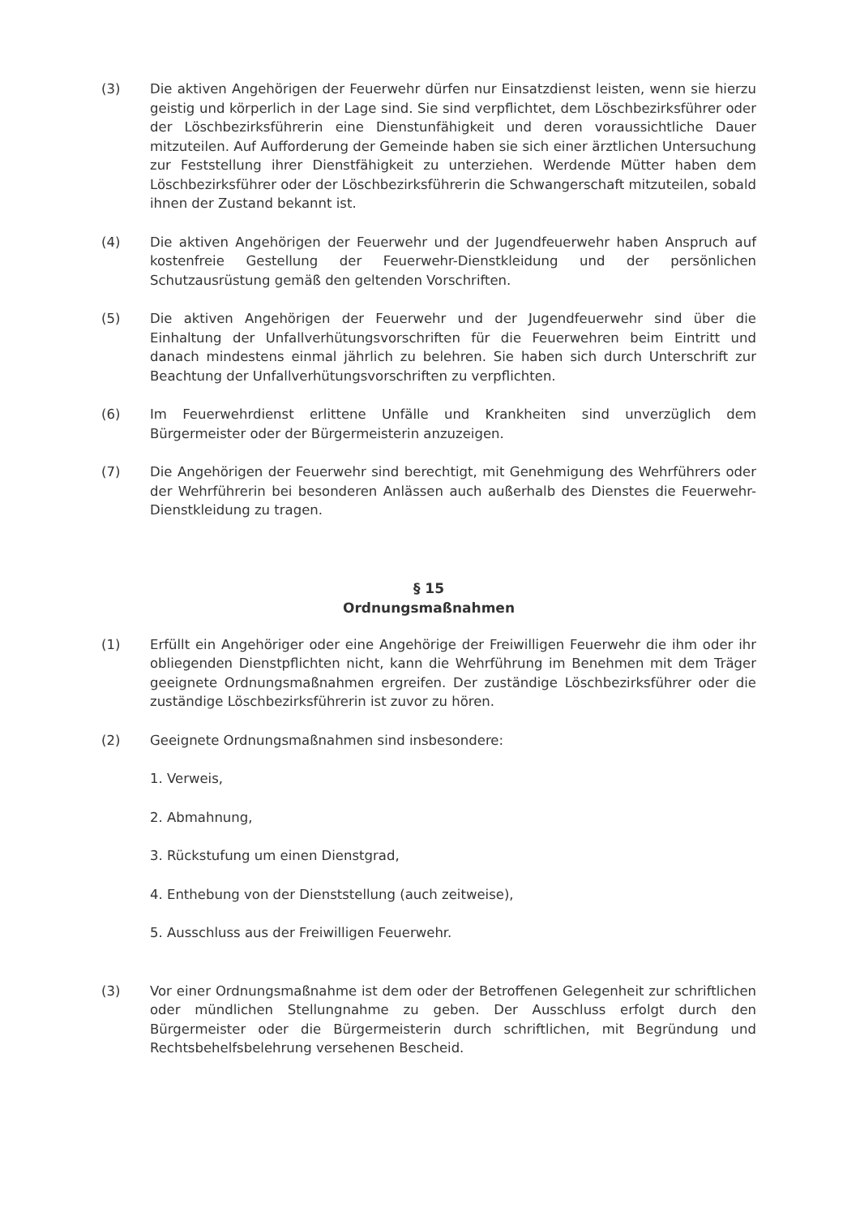(3) Die aktiven Angehörigen der Feuerwehr dürfen nur Einsatzdienst leisten, wenn sie hierzu geistig und körperlich in der Lage sind. Sie sind verpflichtet, dem Löschbezirksführer oder der Löschbezirksführerin eine Dienstunfähigkeit und deren voraussichtliche Dauer mitzuteilen. Auf Aufforderung der Gemeinde haben sie sich einer ärztlichen Untersuchung zur Feststellung ihrer Dienstfähigkeit zu unterziehen. Werdende Mütter haben dem Löschbezirksführer oder der Löschbezirksführerin die Schwangerschaft mitzuteilen, sobald ihnen der Zustand bekannt ist.
(4) Die aktiven Angehörigen der Feuerwehr und der Jugendfeuerwehr haben Anspruch auf kostenfreie Gestellung der Feuerwehr-Dienstkleidung und der persönlichen Schutzausrüstung gemäß den geltenden Vorschriften.
(5) Die aktiven Angehörigen der Feuerwehr und der Jugendfeuerwehr sind über die Einhaltung der Unfallverhütungsvorschriften für die Feuerwehren beim Eintritt und danach mindestens einmal jährlich zu belehren. Sie haben sich durch Unterschrift zur Beachtung der Unfallverhütungsvorschriften zu verpflichten.
(6) Im Feuerwehrdienst erlittene Unfälle und Krankheiten sind unverzüglich dem Bürgermeister oder der Bürgermeisterin anzuzeigen.
(7) Die Angehörigen der Feuerwehr sind berechtigt, mit Genehmigung des Wehrführers oder der Wehrführerin bei besonderen Anlässen auch außerhalb des Dienstes die Feuerwehr-Dienstkleidung zu tragen.
§ 15
Ordnungsmaßnahmen
(1) Erfüllt ein Angehöriger oder eine Angehörige der Freiwilligen Feuerwehr die ihm oder ihr obliegenden Dienstpflichten nicht, kann die Wehrführung im Benehmen mit dem Träger geeignete Ordnungsmaßnahmen ergreifen. Der zuständige Löschbezirksführer oder die zuständige Löschbezirksführerin ist zuvor zu hören.
(2) Geeignete Ordnungsmaßnahmen sind insbesondere:
1. Verweis,
2. Abmahnung,
3. Rückstufung um einen Dienstgrad,
4. Enthebung von der Dienststellung (auch zeitweise),
5. Ausschluss aus der Freiwilligen Feuerwehr.
(3) Vor einer Ordnungsmaßnahme ist dem oder der Betroffenen Gelegenheit zur schriftlichen oder mündlichen Stellungnahme zu geben. Der Ausschluss erfolgt durch den Bürgermeister oder die Bürgermeisterin durch schriftlichen, mit Begründung und Rechtsbehelfsbelehrung versehenen Bescheid.